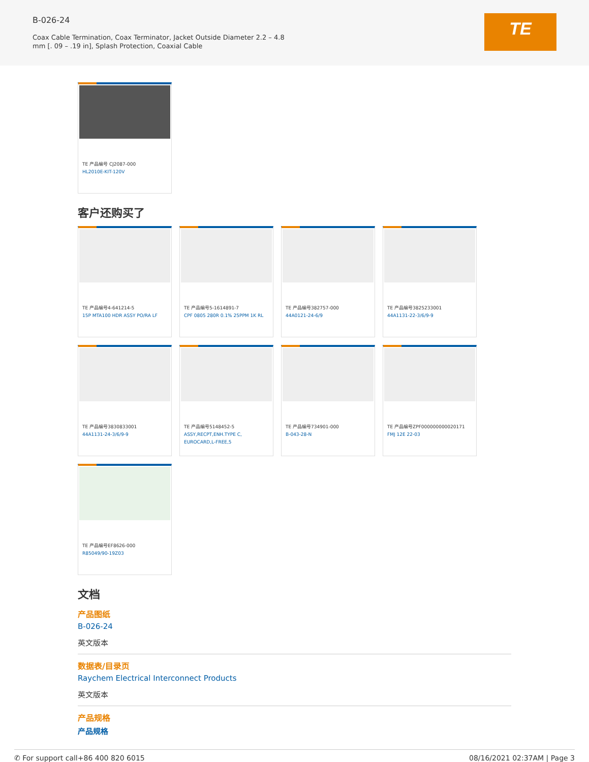B-026-24
Coax Cable Termination, Coax Terminator, Jacket Outside Diameter 2.2 – 4.8 mm [. 09 – .19 in], Splash Protection, Coaxial Cable
TE
TE 产品编号 CJ2087-000
HL2010E-KIT-120V
客户还购买了
TE 产品编号4-641214-5
15P MTA100 HDR ASSY PO/RA LF
TE 产品编号5-1614891-7
CPF 0805 280R 0.1% 25PPM 1K RL
TE 产品编号382757-000
44A0121-24-6/9
TE 产品编号3825233001
44A1131-22-3/6/9-9
TE 产品编号3830833001
44A1131-24-3/6/9-9
TE 产品编号5148452-5
ASSY,RECPT,ENH.TYPE C, EUROCARD,L-FREE,5
TE 产品编号734901-000
B-043-28-N
TE 产品编号ZPF000000000020171
FMJ 12E 22-03
TE 产品编号EF8626-000
R85049/90-19Z03
文档
产品图纸
B-026-24
英文版本
数据表/目录页
Raychem Electrical Interconnect Products
英文版本
产品规格
产品规格
✆ For support call+86 400 820 6015 08/16/2021 02:37AM | Page 3